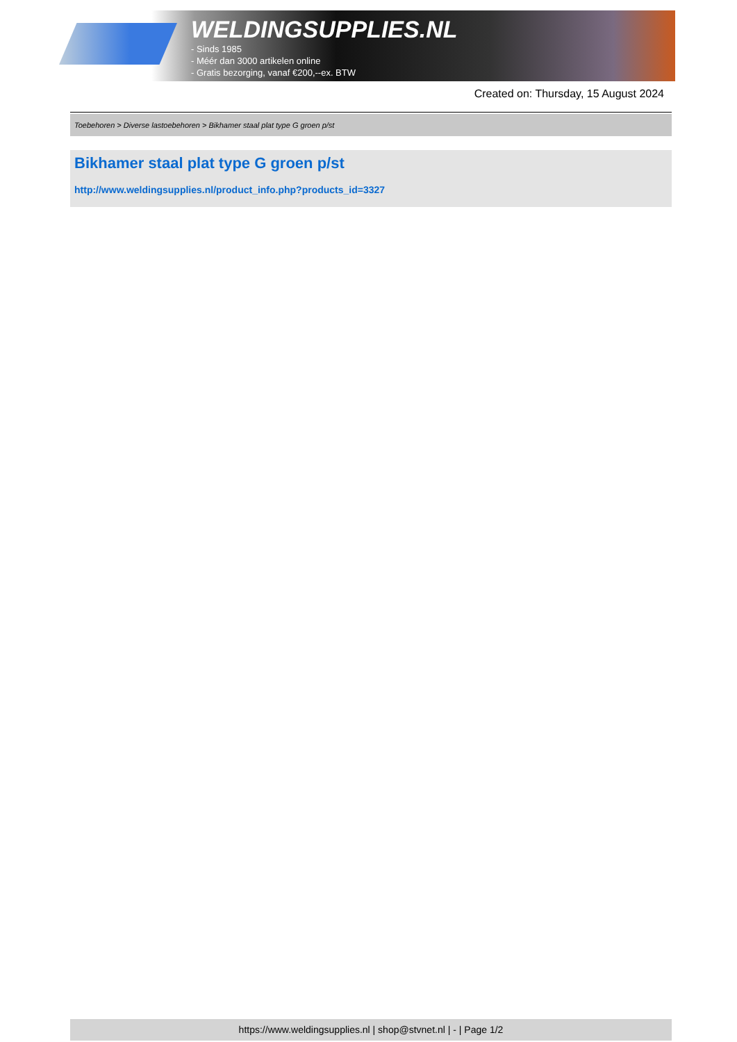WELDINGSUPPLIES.NL
- Sinds 1985
- Méér dan 3000 artikelen online
- Gratis bezorging, vanaf €200,--ex. BTW
Created on: Thursday, 15 August 2024
Toebehoren > Diverse lastoebehoren > Bikhamer staal plat type G groen p/st
Bikhamer staal plat type G groen p/st
http://www.weldingsupplies.nl/product_info.php?products_id=3327
https://www.weldingsupplies.nl | shop@stvnet.nl | - | Page 1/2